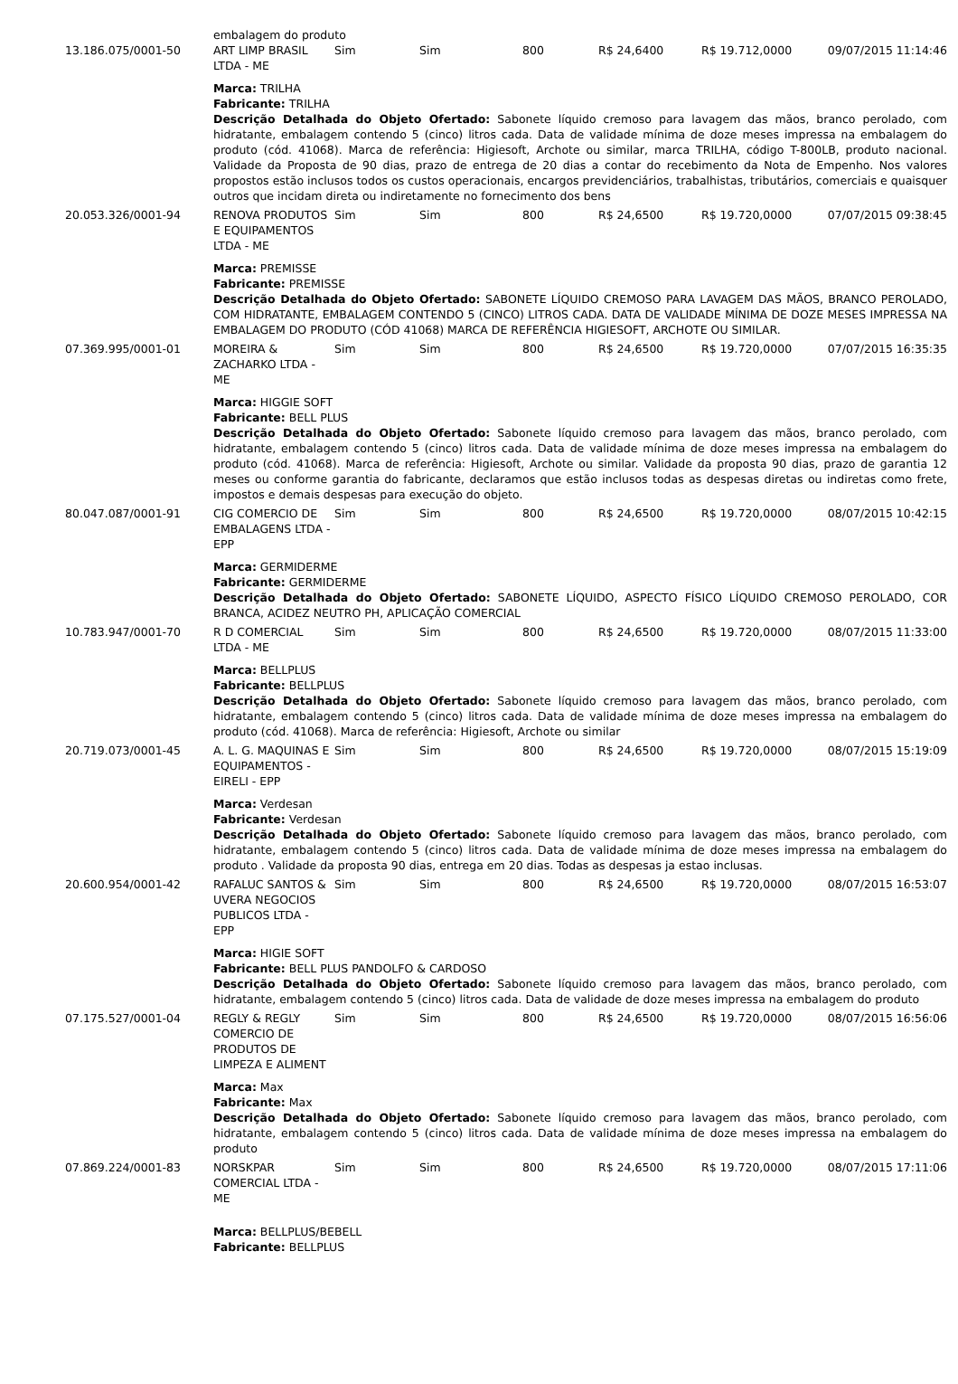| | embalagem do produto | | | | | | |
| 13.186.075/0001-50 | ART LIMP BRASIL LTDA - ME | Sim | Sim | 800 | R$ 24,6400 | R$ 19.712,0000 | 09/07/2015 11:14:46 |
| | Marca: TRILHA Fabricante: TRILHA Descrição Detalhada do Objeto Ofertado: Sabonete líquido cremoso para lavagem das mãos, branco perolado, com hidratante, embalagem contendo 5 (cinco) litros cada. Data de validade mínima de doze meses impressa na embalagem do produto (cód. 41068). Marca de referência: Higiesoft, Archote ou similar, marca TRILHA, código T-800LB, produto nacional. Validade da Proposta de 90 dias, prazo de entrega de 20 dias a contar do recebimento da Nota de Empenho. Nos valores propostos estão inclusos todos os custos operacionais, encargos previdenciários, trabalhistas, tributários, comerciais e quaisquer outros que incidam direta ou indiretamente no fornecimento dos bens | | | | | | |
| 20.053.326/0001-94 | RENOVA PRODUTOS E EQUIPAMENTOS LTDA - ME | Sim | Sim | 800 | R$ 24,6500 | R$ 19.720,0000 | 07/07/2015 09:38:45 |
| | Marca: PREMISSE Fabricante: PREMISSE Descrição Detalhada do Objeto Ofertado: SABONETE LÍQUIDO CREMOSO PARA LAVAGEM DAS MÃOS, BRANCO PEROLADO, COM HIDRATANTE, EMBALAGEM CONTENDO 5 (CINCO) LITROS CADA. DATA DE VALIDADE MÍNIMA DE DOZE MESES IMPRESSA NA EMBALAGEM DO PRODUTO (CÓD 41068) MARCA DE REFERÊNCIA HIGIESOFT, ARCHOTE OU SIMILAR. | | | | | | |
| 07.369.995/0001-01 | MOREIRA & ZACHARKO LTDA - ME | Sim | Sim | 800 | R$ 24,6500 | R$ 19.720,0000 | 07/07/2015 16:35:35 |
| | Marca: HIGGIE SOFT Fabricante: BELL PLUS Descrição Detalhada do Objeto Ofertado: Sabonete líquido cremoso para lavagem das mãos, branco perolado, com hidratante, embalagem contendo 5 (cinco) litros cada. Data de validade mínima de doze meses impressa na embalagem do produto (cód. 41068). Marca de referência: Higiesoft, Archote ou similar. Validade da proposta 90 dias, prazo de garantia 12 meses ou conforme garantia do fabricante, declaramos que estão inclusos todas as despesas diretas ou indiretas como frete, impostos e demais despesas para execução do objeto. | | | | | | |
| 80.047.087/0001-91 | CIG COMERCIO DE EMBALAGENS LTDA - EPP | Sim | Sim | 800 | R$ 24,6500 | R$ 19.720,0000 | 08/07/2015 10:42:15 |
| | Marca: GERMIDERME Fabricante: GERMIDERME Descrição Detalhada do Objeto Ofertado: SABONETE LÍQUIDO, ASPECTO FÍSICO LÍQUIDO CREMOSO PEROLADO, COR BRANCA, ACIDEZ NEUTRO PH, APLICAÇÃO COMERCIAL | | | | | | |
| 10.783.947/0001-70 | R D COMERCIAL LTDA - ME | Sim | Sim | 800 | R$ 24,6500 | R$ 19.720,0000 | 08/07/2015 11:33:00 |
| | Marca: BELLPLUS Fabricante: BELLPLUS Descrição Detalhada do Objeto Ofertado: Sabonete líquido cremoso para lavagem das mãos, branco perolado, com hidratante, embalagem contendo 5 (cinco) litros cada. Data de validade mínima de doze meses impressa na embalagem do produto (cód. 41068). Marca de referência: Higiesoft, Archote ou similar | | | | | | |
| 20.719.073/0001-45 | A. L. G. MAQUINAS E EQUIPAMENTOS - EIRELI - EPP | Sim | Sim | 800 | R$ 24,6500 | R$ 19.720,0000 | 08/07/2015 15:19:09 |
| | Marca: Verdesan Fabricante: Verdesan Descrição Detalhada do Objeto Ofertado: Sabonete líquido cremoso para lavagem das mãos, branco perolado, com hidratante, embalagem contendo 5 (cinco) litros cada. Data de validade mínima de doze meses impressa na embalagem do produto . Validade da proposta 90 dias, entrega em 20 dias. Todas as despesas ja estao inclusas. | | | | | | |
| 20.600.954/0001-42 | RAFALUC SANTOS & UVERA NEGOCIOS PUBLICOS LTDA - EPP | Sim | Sim | 800 | R$ 24,6500 | R$ 19.720,0000 | 08/07/2015 16:53:07 |
| | Marca: HIGIE SOFT Fabricante: BELL PLUS PANDOLFO & CARDOSO Descrição Detalhada do Objeto Ofertado: Sabonete líquido cremoso para lavagem das mãos, branco perolado, com hidratante, embalagem contendo 5 (cinco) litros cada. Data de validade de doze meses impressa na embalagem do produto | | | | | | |
| 07.175.527/0001-04 | REGLY & REGLY COMERCIO DE PRODUTOS DE LIMPEZA E ALIMENT | Sim | Sim | 800 | R$ 24,6500 | R$ 19.720,0000 | 08/07/2015 16:56:06 |
| | Marca: Max Fabricante: Max Descrição Detalhada do Objeto Ofertado: Sabonete líquido cremoso para lavagem das mãos, branco perolado, com hidratante, embalagem contendo 5 (cinco) litros cada. Data de validade mínima de doze meses impressa na embalagem do produto | | | | | | |
| 07.869.224/0001-83 | NORSKPAR COMERCIAL LTDA - ME | Sim | Sim | 800 | R$ 24,6500 | R$ 19.720,0000 | 08/07/2015 17:11:06 |
| | Marca: BELLPLUS/BEBELL Fabricante: BELLPLUS | | | | | | |